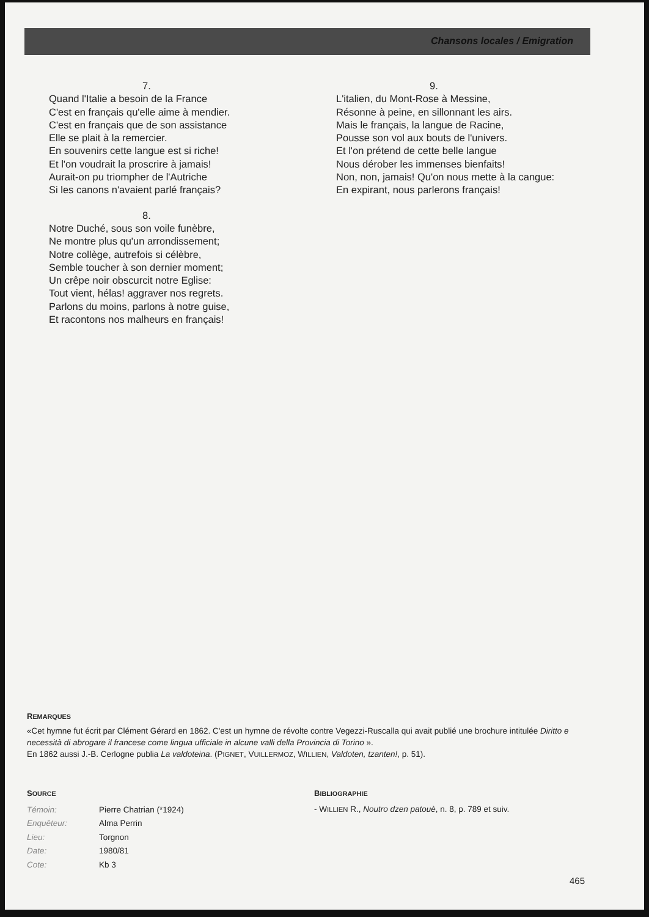Chansons locales / Emigration
7.
Quand l'Italie a besoin de la France
C'est en français qu'elle aime à mendier.
C'est en français que de son assistance
Elle se plait à la remercier.
En souvenirs cette langue est si riche!
Et l'on voudrait la proscrire à jamais!
Aurait-on pu triompher de l'Autriche
Si les canons n'avaient parlé français?
8.
Notre Duché, sous son voile funèbre,
Ne montre plus qu'un arrondissement;
Notre collège, autrefois si célèbre,
Semble toucher à son dernier moment;
Un crêpe noir obscurcit notre Eglise:
Tout vient, hélas! aggraver nos regrets.
Parlons du moins, parlons à notre guise,
Et racontons nos malheurs en français!
9.
L'italien, du Mont-Rose à Messine,
Résonne à peine, en sillonnant les airs.
Mais le français, la langue de Racine,
Pousse son vol aux bouts de l'univers.
Et l'on prétend de cette belle langue
Nous dérober les immenses bienfaits!
Non, non, jamais! Qu'on nous mette à la cangue:
En expirant, nous parlerons français!
REMARQUES
«Cet hymne fut écrit par Clément Gérard en 1862. C'est un hymne de révolte contre Vegezzi-Ruscalla qui avait publié une brochure intitulée Diritto e necessità di abrogare il francese come lingua ufficiale in alcune valli della Provincia di Torino ».
En 1862 aussi J.-B. Cerlogne publia La valdoteina. (PIGNET, VUILLERMOZ, WILLIEN, Valdoten, tzanten!, p. 51).
SOURCE
| Témoin: | Pierre Chatrian (*1924) |
| Enquêteur: | Alma Perrin |
| Lieu: | Torgnon |
| Date: | 1980/81 |
| Cote: | Kb 3 |
BIBLIOGRAPHIE
- WILLIEN R., Noutro dzen patouè, n. 8, p. 789 et suiv.
465